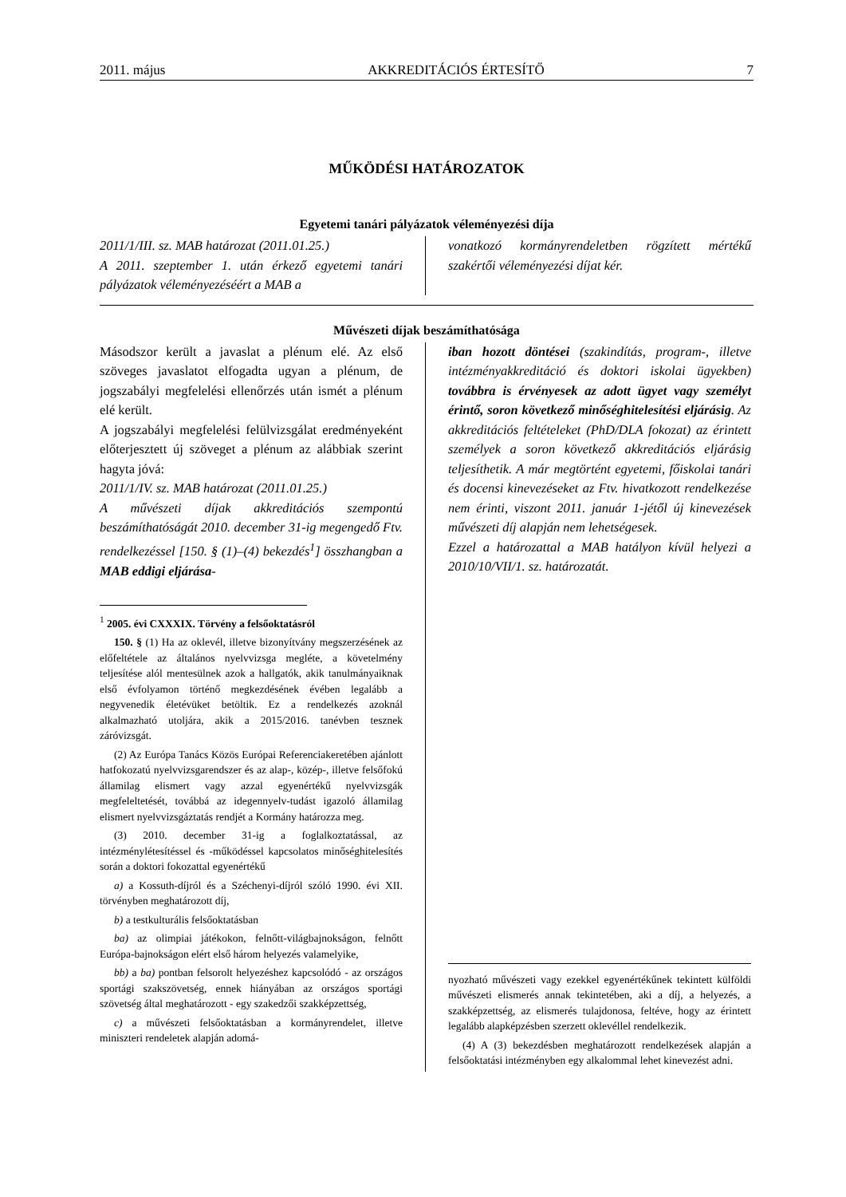2011. május AKKREDITÁCIÓS ÉRTESÍTŐ 7
MŰKÖDÉSI HATÁROZATOK
Egyetemi tanári pályázatok véleményezési díja
2011/1/III. sz. MAB határozat (2011.01.25.)
A 2011. szeptember 1. után érkező egyetemi tanári pályázatok véleményezéséért a MAB a
vonatkozó kormányrendeletben rögzített mértékű szakértői véleményezési díjat kér.
Művészeti díjak beszámíthatósága
Másodszor került a javaslat a plénum elé. Az első szöveges javaslatot elfogadta ugyan a plénum, de jogszabályi megfelelési ellenőrzés után ismét a plénum elé került.
A jogszabályi megfelelési felülvizsgálat eredményeként előterjesztett új szöveget a plénum az alábbiak szerint hagyta jóvá:
2011/1/IV. sz. MAB határozat (2011.01.25.)
A művészeti díjak akkreditációs szempontú beszámíthatóságát 2010. december 31-ig megengedő Ftv. rendelkezéssel [150. § (1)–(4) bekezdés<sup>1</sup>] összhangban a MAB eddigi eljárása-
<sup>1</sup> 2005. évi CXXXIX. Törvény a felsőoktatásról
150. § (1) Ha az oklevél, illetve bizonyítvány megszerzésének az előfeltétele az általános nyelvvizsga megléte, a követelmény teljesítése alól mentesülnek azok a hallgatók, akik tanulmányaiknak első évfolyamon történő megkezdésének évében legalább a negyvenedik életévüket betöltik. Ez a rendelkezés azoknál alkalmazható utoljára, akik a 2015/2016. tanévben tesznek záróvizsgát.
(2) Az Európa Tanács Közös Európai Referenciakeretében ajánlott hatfokozatú nyelvvizsgarendszer és az alap-, közép-, illetve felsőfokú államilag elismert vagy azzal egyenértékű nyelvvizsgák megfeleltetését, továbbá az idegennyelv-tudást igazoló államilag elismert nyelvvizsgáztatás rendjét a Kormány határozza meg.
(3) 2010. december 31-ig a foglalkoztatással, az intézménylétesítéssel és -működéssel kapcsolatos minőséghitelesítés során a doktori fokozattal egyenértékű
a) a Kossuth-díjról és a Széchenyi-díjról szóló 1990. évi XII. törvényben meghatározott díj,
b) a testkulturális felsőoktatásban
ba) az olimpiai játékokon, felnőtt-világbajnokságon, felnőtt Európa-bajnokságon elért első három helyezés valamelyike,
bb) a ba) pontban felsorolt helyezéshez kapcsolódó - az országos sportági szakszövetség, ennek hiányában az országos sportági szövetség által meghatározott - egy szakedzői szakképzettség,
c) a művészeti felsőoktatásban a kormányrendelet, illetve miniszteri rendeletek alapján adomá-
iban hozott döntései (szakindítás, program-, illetve intézményakkreditáció és doktori iskolai ügyekben) továbbra is érvényesek az adott ügyet vagy személyt érintő, soron következő minőséghitelesítési eljárásig. Az akkreditációs feltételeket (PhD/DLA fokozat) az érintett személyek a soron következő akkreditációs eljárásig teljesíthetik. A már megtörtént egyetemi, főiskolai tanári és docensi kinevezéseket az Ftv. hivatkozott rendelkezése nem érinti, viszont 2011. január 1-jétől új kinevezések művészeti díj alapján nem lehetségesek.
Ezzel a határozattal a MAB hatályon kívül helyezi a 2010/10/VII/1. sz. határozatát.
nyozható művészeti vagy ezekkel egyenértékűnek tekintett külföldi művészeti elismerés annak tekintetében, aki a díj, a helyezés, a szakképzettség, az elismerés tulajdonosa, feltéve, hogy az érintett legalább alapképzésben szerzett oklevéllel rendelkezik.
(4) A (3) bekezdésben meghatározott rendelkezések alapján a felsőoktatási intézményben egy alkalommal lehet kinevezést adni.